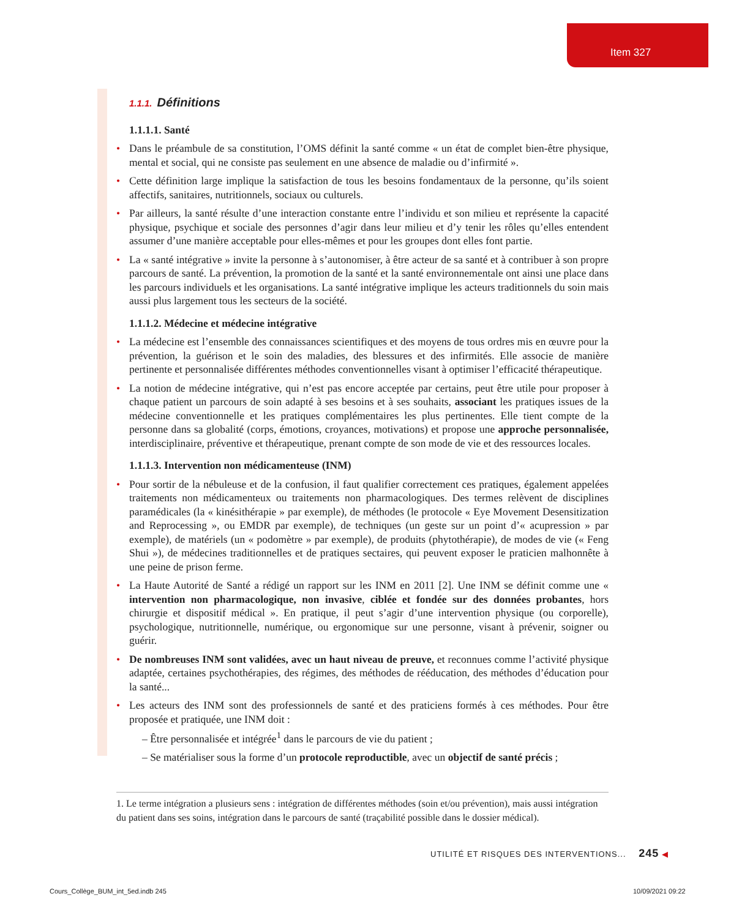Item 327
1.1.1. Définitions
1.1.1.1. Santé
Dans le préambule de sa constitution, l’OMS définit la santé comme « un état de complet bien-être physique, mental et social, qui ne consiste pas seulement en une absence de maladie ou d’infirmité ».
Cette définition large implique la satisfaction de tous les besoins fondamentaux de la personne, qu’ils soient affectifs, sanitaires, nutritionnels, sociaux ou culturels.
Par ailleurs, la santé résulte d’une interaction constante entre l’individu et son milieu et représente la capacité physique, psychique et sociale des personnes d’agir dans leur milieu et d’y tenir les rôles qu’elles entendent assumer d’une manière acceptable pour elles-mêmes et pour les groupes dont elles font partie.
La « santé intégrative » invite la personne à s’autonomiser, à être acteur de sa santé et à contribuer à son propre parcours de santé. La prévention, la promotion de la santé et la santé environnementale ont ainsi une place dans les parcours individuels et les organisations. La santé intégrative implique les acteurs traditionnels du soin mais aussi plus largement tous les secteurs de la société.
1.1.1.2. Médecine et médecine intégrative
La médecine est l’ensemble des connaissances scientifiques et des moyens de tous ordres mis en œuvre pour la prévention, la guérison et le soin des maladies, des blessures et des infirmités. Elle associe de manière pertinente et personnalisée différentes méthodes conventionnelles visant à optimiser l’efficacité thérapeutique.
La notion de médecine intégrative, qui n’est pas encore acceptée par certains, peut être utile pour proposer à chaque patient un parcours de soin adapté à ses besoins et à ses souhaits, associant les pratiques issues de la médecine conventionnelle et les pratiques complémentaires les plus pertinentes. Elle tient compte de la personne dans sa globalité (corps, émotions, croyances, motivations) et propose une approche personnalisée, interdisciplinaire, préventive et thérapeutique, prenant compte de son mode de vie et des ressources locales.
1.1.1.3. Intervention non médicamenteuse (INM)
Pour sortir de la nébuleuse et de la confusion, il faut qualifier correctement ces pratiques, également appelées traitements non médicamenteux ou traitements non pharmacologiques. Des termes relèvent de disciplines paramédicales (la « kinésithérapie » par exemple), de méthodes (le protocole « Eye Movement Desensitization and Reprocessing », ou EMDR par exemple), de techniques (un geste sur un point d’« acupression » par exemple), de matériels (un « podomètre » par exemple), de produits (phytothérapie), de modes de vie (« Feng Shui »), de médecines traditionnelles et de pratiques sectaires, qui peuvent exposer le praticien malhonnête à une peine de prison ferme.
La Haute Autorité de Santé a rédigé un rapport sur les INM en 2011 [2]. Une INM se définit comme une « intervention non pharmacologique, non invasive, ciblée et fondée sur des données probantes, hors chirurgie et dispositif médical ». En pratique, il peut s’agir d’une intervention physique (ou corporelle), psychologique, nutritionnelle, numérique, ou ergonomique sur une personne, visant à prévenir, soigner ou guérir.
De nombreuses INM sont validées, avec un haut niveau de preuve, et reconnues comme l’activité physique adaptée, certaines psychothérapies, des régimes, des méthodes de rééducation, des méthodes d’éducation pour la santé...
Les acteurs des INM sont des professionnels de santé et des praticiens formés à ces méthodes. Pour être proposée et pratiquée, une INM doit :
– Être personnalisée et intégrée<sup>1</sup> dans le parcours de vie du patient ;
– Se matérialiser sous la forme d’un protocole reproductible, avec un objectif de santé précis ;
1. Le terme intégration a plusieurs sens : intégration de différentes méthodes (soin et/ou prévention), mais aussi intégration du patient dans ses soins, intégration dans le parcours de santé (traçabilité possible dans le dossier médical).
UTILITÉ ET RISQUES DES INTERVENTIONS... 245 ◀
Cours_Collège_BUM_int_5ed.indb 245
10/09/2021 09:22